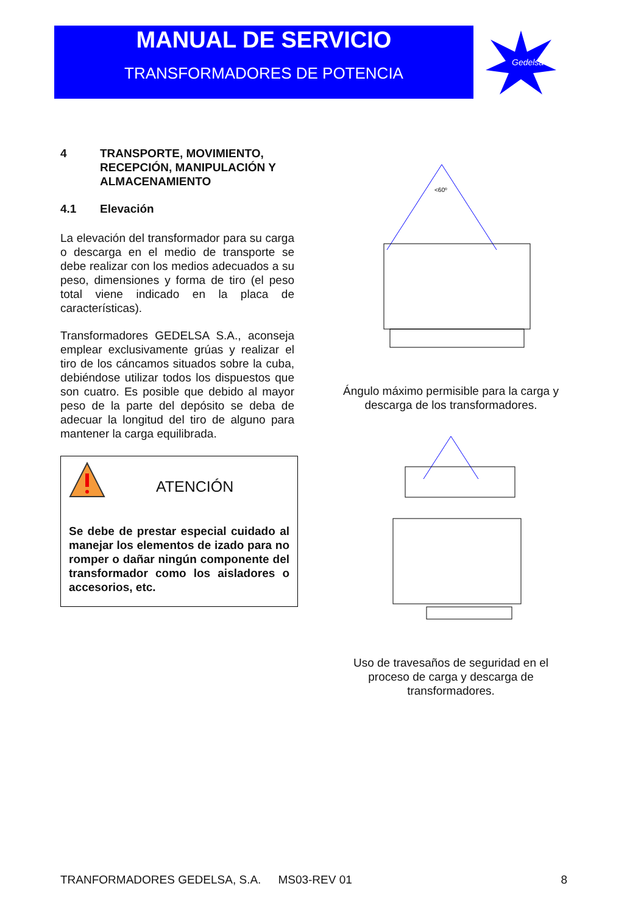MANUAL DE SERVICIO
TRANSFORMADORES DE POTENCIA
Gedelsa
4 TRANSPORTE, MOVIMIENTO, RECEPCIÓN, MANIPULACIÓN Y ALMACENAMIENTO
4.1 Elevación
La elevación del transformador para su carga o descarga en el medio de transporte se debe realizar con los medios adecuados a su peso, dimensiones y forma de tiro (el peso total viene indicado en la placa de características).
Transformadores GEDELSA S.A., aconseja emplear exclusivamente grúas y realizar el tiro de los cáncamos situados sobre la cuba, debiéndose utilizar todos los dispuestos que son cuatro. Es posible que debido al mayor peso de la parte del depósito se deba de adecuar la longitud del tiro de alguno para mantener la carga equilibrada.
ATENCIÓN
Se debe de prestar especial cuidado al manejar los elementos de izado para no romper o dañar ningún componente del transformador como los aisladores o accesorios, etc.
<60º
Ángulo máximo permisible para la carga y descarga de los transformadores.
Uso de travesaños de seguridad en el proceso de carga y descarga de transformadores.
TRANFORMADORES GEDELSA, S.A. MS03-REV 01 8